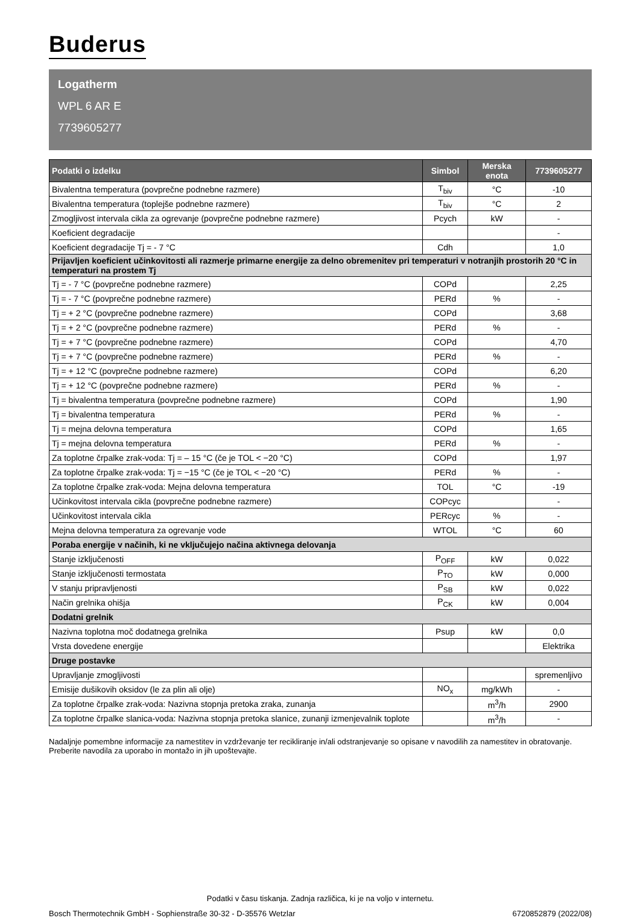Buderus
Logatherm
WPL 6 AR E
7739605277
| Podatki o izdelku | Simbol | Merska enota | 7739605277 |
| --- | --- | --- | --- |
| Bivalentna temperatura (povprečne podnebne razmere) | T<sub>biv</sub> | °C | -10 |
| Bivalentna temperatura (toplejše podnebne razmere) | T<sub>biv</sub> | °C | 2 |
| Zmogljivost intervala cikla za ogrevanje (povprečne podnebne razmere) | Pcych | kW | - |
| Koeficient degradacije | | | - |
| Koeficient degradacije Tj = - 7 °C | Cdh | | 1,0 |
| Prijavljen koeficient učinkovitosti ali razmerje primarne energije za delno obremenitev pri temperaturi v notranjih prostorih 20 °C in temperaturi na prostem Tj | | | |
| Tj = - 7 °C (povprečne podnebne razmere) | COPd | | 2,25 |
| Tj = - 7 °C (povprečne podnebne razmere) | PERd | % | - |
| Tj = + 2 °C (povprečne podnebne razmere) | COPd | | 3,68 |
| Tj = + 2 °C (povprečne podnebne razmere) | PERd | % | - |
| Tj = + 7 °C (povprečne podnebne razmere) | COPd | | 4,70 |
| Tj = + 7 °C (povprečne podnebne razmere) | PERd | % | - |
| Tj = + 12 °C (povprečne podnebne razmere) | COPd | | 6,20 |
| Tj = + 12 °C (povprečne podnebne razmere) | PERd | % | - |
| Tj = bivalentna temperatura (povprečne podnebne razmere) | COPd | | 1,90 |
| Tj = bivalentna temperatura | PERd | % | - |
| Tj = mejna delovna temperatura | COPd | | 1,65 |
| Tj = mejna delovna temperatura | PERd | % | - |
| Za toplotne črpalke zrak-voda: Tj = – 15 °C (če je TOL < −20 °C) | COPd | | 1,97 |
| Za toplotne črpalke zrak-voda: Tj = −15 °C (če je TOL < −20 °C) | PERd | % | - |
| Za toplotne črpalke zrak-voda: Mejna delovna temperatura | TOL | °C | -19 |
| Učinkovitost intervala cikla (povprečne podnebne razmere) | COPcyc | | - |
| Učinkovitost intervala cikla | PERcyc | % | - |
| Mejna delovna temperatura za ogrevanje vode | WTOL | °C | 60 |
| Poraba energije v načinih, ki ne vključujejo načina aktivnega delovanja | | | |
| Stanje izključenosti | P<sub>OFF</sub> | kW | 0,022 |
| Stanje izključenosti termostata | P<sub>TO</sub> | kW | 0,000 |
| V stanju pripravljenosti | P<sub>SB</sub> | kW | 0,022 |
| Način grelnika ohišja | P<sub>CK</sub> | kW | 0,004 |
| Dodatni grelnik | | | |
| Nazivna toplotna moč dodatnega grelnika | Psup | kW | 0,0 |
| Vrsta dovedene energije | | | Elektrika |
| Druge postavke | | | |
| Upravljanje zmogljivosti | | | spremenljivo |
| Emisije dušikovih oksidov (le za plin ali olje) | NO<sub>x</sub> | mg/kWh | - |
| Za toplotne črpalke zrak-voda: Nazivna stopnja pretoka zraka, zunanja | | m<sup>3</sup>/h | 2900 |
| Za toplotne črpalke slanica-voda: Nazivna stopnja pretoka slanice, zunanji izmenjevalnik toplote | | m<sup>3</sup>/h | - |
Nadaljnje pomembne informacije za namestitev in vzdrževanje ter recikliranje in/ali odstranjevanje so opisane v navodilih za namestitev in obratovanje. Preberite navodila za uporabo in montažo in jih upoštevajte.
Podatki v času tiskanja. Zadnja različica, ki je na voljo v internetu.
Bosch Thermotechnik GmbH - Sophienstraße 30-32 - D-35576 Wetzlar 6720852879 (2022/08)